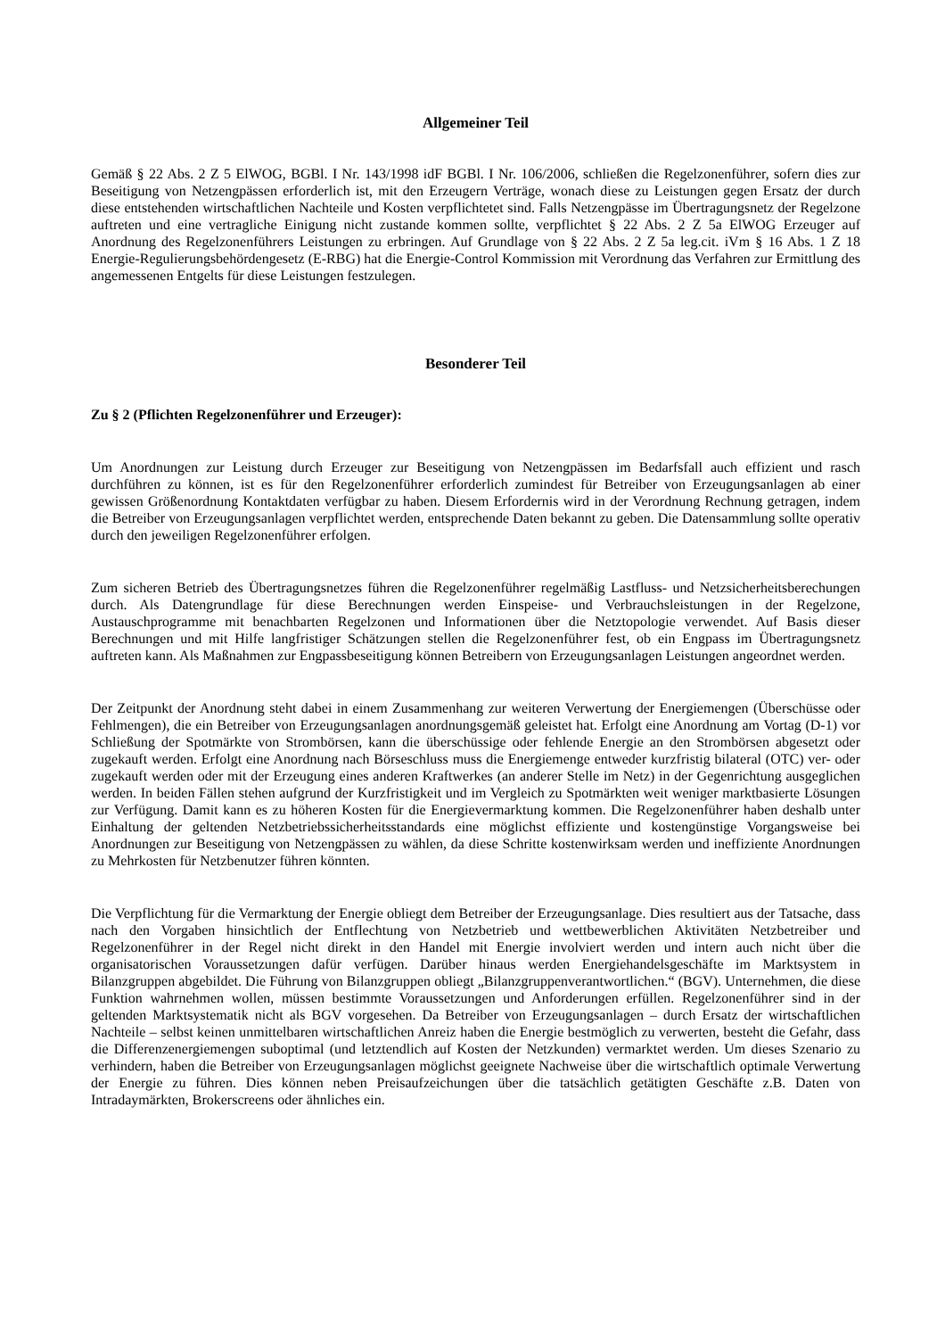Allgemeiner Teil
Gemäß § 22 Abs. 2 Z 5 ElWOG, BGBl. I Nr. 143/1998 idF BGBl. I Nr. 106/2006, schließen die Regelzonenführer, sofern dies zur Beseitigung von Netzengpässen erforderlich ist, mit den Erzeugern Verträge, wonach diese zu Leistungen gegen Ersatz der durch diese entstehenden wirtschaftlichen Nachteile und Kosten verpflichtetet sind. Falls Netzengpässe im Übertragungsnetz der Regelzone auftreten und eine vertragliche Einigung nicht zustande kommen sollte, verpflichtet § 22 Abs. 2 Z 5a ElWOG Erzeuger auf Anordnung des Regelzonenführers Leistungen zu erbringen. Auf Grundlage von § 22 Abs. 2 Z 5a leg.cit. iVm § 16 Abs. 1 Z 18 Energie-Regulierungsbehördengesetz (E-RBG) hat die Energie-Control Kommission mit Verordnung das Verfahren zur Ermittlung des angemessenen Entgelts für diese Leistungen festzulegen.
Besonderer Teil
Zu § 2 (Pflichten Regelzonenführer und Erzeuger):
Um Anordnungen zur Leistung durch Erzeuger zur Beseitigung von Netzengpässen im Bedarfsfall auch effizient und rasch durchführen zu können, ist es für den Regelzonenführer erforderlich zumindest für Betreiber von Erzeugungsanlagen ab einer gewissen Größenordnung Kontaktdaten verfügbar zu haben. Diesem Erfordernis wird in der Verordnung Rechnung getragen, indem die Betreiber von Erzeugungsanlagen verpflichtet werden, entsprechende Daten bekannt zu geben. Die Datensammlung sollte operativ durch den jeweiligen Regelzonenführer erfolgen.
Zum sicheren Betrieb des Übertragungsnetzes führen die Regelzonenführer regelmäßig Lastfluss- und Netzsicherheitsberechungen durch. Als Datengrundlage für diese Berechnungen werden Einspeise- und Verbrauchsleistungen in der Regelzone, Austauschprogramme mit benachbarten Regelzonen und Informationen über die Netztopologie verwendet. Auf Basis dieser Berechnungen und mit Hilfe langfristiger Schätzungen stellen die Regelzonenführer fest, ob ein Engpass im Übertragungsnetz auftreten kann. Als Maßnahmen zur Engpassbeseitigung können Betreibern von Erzeugungsanlagen Leistungen angeordnet werden.
Der Zeitpunkt der Anordnung steht dabei in einem Zusammenhang zur weiteren Verwertung der Energiemengen (Überschüsse oder Fehlmengen), die ein Betreiber von Erzeugungsanlagen anordnungsgemäß geleistet hat. Erfolgt eine Anordnung am Vortag (D-1) vor Schließung der Spotmärkte von Strombörsen, kann die überschüssige oder fehlende Energie an den Strombörsen abgesetzt oder zugekauft werden. Erfolgt eine Anordnung nach Börseschluss muss die Energiemenge entweder kurzfristig bilateral (OTC) ver- oder zugekauft werden oder mit der Erzeugung eines anderen Kraftwerkes (an anderer Stelle im Netz) in der Gegenrichtung ausgeglichen werden. In beiden Fällen stehen aufgrund der Kurzfristigkeit und im Vergleich zu Spotmärkten weit weniger marktbasierte Lösungen zur Verfügung. Damit kann es zu höheren Kosten für die Energievermarktung kommen. Die Regelzonenführer haben deshalb unter Einhaltung der geltenden Netzbetriebssicherheitsstandards eine möglichst effiziente und kostengünstige Vorgangsweise bei Anordnungen zur Beseitigung von Netzengpässen zu wählen, da diese Schritte kostenwirksam werden und ineffiziente Anordnungen zu Mehrkosten für Netzbenutzer führen könnten.
Die Verpflichtung für die Vermarktung der Energie obliegt dem Betreiber der Erzeugungsanlage. Dies resultiert aus der Tatsache, dass nach den Vorgaben hinsichtlich der Entflechtung von Netzbetrieb und wettbewerblichen Aktivitäten Netzbetreiber und Regelzonenführer in der Regel nicht direkt in den Handel mit Energie involviert werden und intern auch nicht über die organisatorischen Voraussetzungen dafür verfügen. Darüber hinaus werden Energiehandelsgeschäfte im Marktsystem in Bilanzgruppen abgebildet. Die Führung von Bilanzgruppen obliegt „Bilanzgruppenverantwortlichen.“ (BGV). Unternehmen, die diese Funktion wahrnehmen wollen, müssen bestimmte Voraussetzungen und Anforderungen erfüllen. Regelzonenführer sind in der geltenden Marktsystematik nicht als BGV vorgesehen. Da Betreiber von Erzeugungsanlagen – durch Ersatz der wirtschaftlichen Nachteile – selbst keinen unmittelbaren wirtschaftlichen Anreiz haben die Energie bestmöglich zu verwerten, besteht die Gefahr, dass die Differenzenergiemengen suboptimal (und letztendlich auf Kosten der Netzkunden) vermarktet werden. Um dieses Szenario zu verhindern, haben die Betreiber von Erzeugungsanlagen möglichst geeignete Nachweise über die wirtschaftlich optimale Verwertung der Energie zu führen. Dies können neben Preisaufzeichungen über die tatsächlich getätigten Geschäfte z.B. Daten von Intradaymärkten, Brokerscreens oder ähnliches ein.